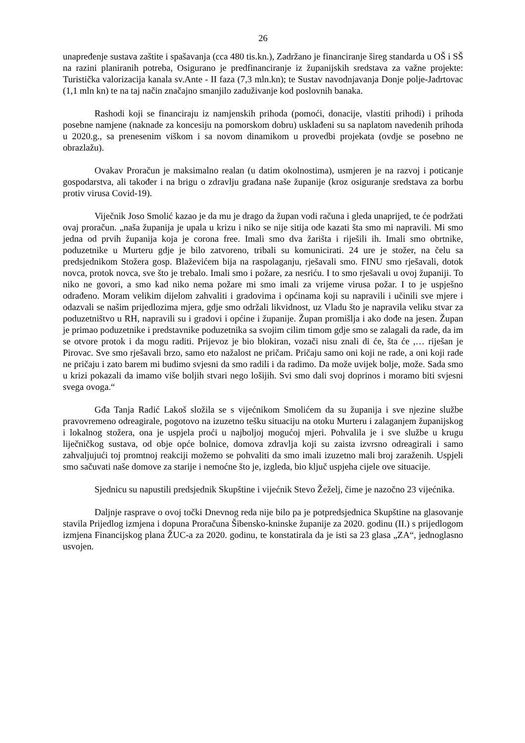26
unapređenje sustava zaštite i spašavanja (cca 480 tis.kn.), Zadržano je financiranje šireg standarda u OŠ i SŠ na razini planiranih potreba, Osigurano je predfinanciranje iz županijskih sredstava za važne projekte: Turistička valorizacija kanala sv.Ante - II faza (7,3 mln.kn); te Sustav navodnjavanja Donje polje-Jadrtovac (1,1 mln kn) te na taj način značajno smanjilo zaduživanje kod poslovnih banaka.
Rashodi koji se financiraju iz namjenskih prihoda (pomoći, donacije, vlastiti prihodi) i prihoda posebne namjene (naknade za koncesiju na pomorskom dobru) usklađeni su sa naplatom navedenih prihoda u 2020.g., sa prenesenim viškom i sa novom dinamikom u provedbi projekata (ovdje se posebno ne obrazlažu).
Ovakav Proračun je maksimalno realan (u datim okolnostima), usmjeren je na razvoj i poticanje gospodarstva, ali također i na brigu o zdravlju građana naše županije (kroz osiguranje sredstava za borbu protiv virusa Covid-19).
Viječnik Joso Smolić kazao je da mu je drago da župan vodi računa i gleda unaprijed, te će podržati ovaj proračun. „naša županija je upala u krizu i niko se nije sitija ode kazati šta smo mi napravili. Mi smo jedna od prvih županija koja je corona free. Imali smo dva žarišta i riješili ih. Imali smo obrtnike, poduzetnike u Murteru gdje je bilo zatvoreno, tribali su komunicirati. 24 ure je stožer, na čelu sa predsjednikom Stožera gosp. Blaževićem bija na raspolaganju, rješavali smo. FINU smo rješavali, dotok novca, protok novca, sve što je trebalo. Imali smo i požare, za nesriću. I to smo rješavali u ovoj županiji. To niko ne govori, a smo kad niko nema požare mi smo imali za vrijeme virusa požar. I to je uspješno odrađeno. Moram velikim dijelom zahvaliti i gradovima i općinama koji su napravili i učinili sve mjere i odazvali se našim prijedlozima mjera, gdje smo održali likvidnost, uz Vladu što je napravila veliku stvar za poduzetništvo u RH, napravili su i gradovi i općine i županije. Župan promišlja i ako dođe na jesen. Župan je primao poduzetnike i predstavnike poduzetnika sa svojim cilim timom gdje smo se zalagali da rade, da im se otvore protok i da mogu raditi. Prijevoz je bio blokiran, vozači nisu znali di će, šta će ,… riješan je Pirovac. Sve smo rješavali brzo, samo eto nažalost ne pričam. Pričaju samo oni koji ne rade, a oni koji rade ne pričaju i zato barem mi budimo svjesni da smo radili i da radimo. Da može uvijek bolje, može. Sada smo u krizi pokazali da imamo više boljih stvari nego lošijih. Svi smo dali svoj doprinos i moramo biti svjesni svega ovoga.“
Gđa Tanja Radić Lakoš složila se s vijećnikom Smolićem da su županija i sve njezine službe pravovremeno odreagirale, pogotovo na izuzetno tešku situaciju na otoku Murteru i zalaganjem županijskog i lokalnog stožera, ona je uspjela proći u najboljoj mogućoj mjeri. Pohvalila je i sve službe u krugu liječničkog sustava, od obje opće bolnice, domova zdravlja koji su zaista izvrsno odreagirali i samo zahvaljujući toj promtnoj reakciji možemo se pohvaliti da smo imali izuzetno mali broj zaraženih. Uspjeli smo sačuvati naše domove za starije i nemoćne što je, izgleda, bio ključ uspjeha cijele ove situacije.
Sjednicu su napustili predsjednik Skupštine i vijećnik Stevo Žeželj, čime je nazočno 23 vijećnika.
Daljnje rasprave o ovoj točki Dnevnog reda nije bilo pa je potpredsjednica Skupštine na glasovanje stavila Prijedlog izmjena i dopuna Proračuna Šibensko-kninske županije za 2020. godinu (II.) s prijedlogom izmjena Financijskog plana ŽUC-a za 2020. godinu, te konstatirala da je isti sa 23 glasa „ZA“, jednoglasno usvojen.